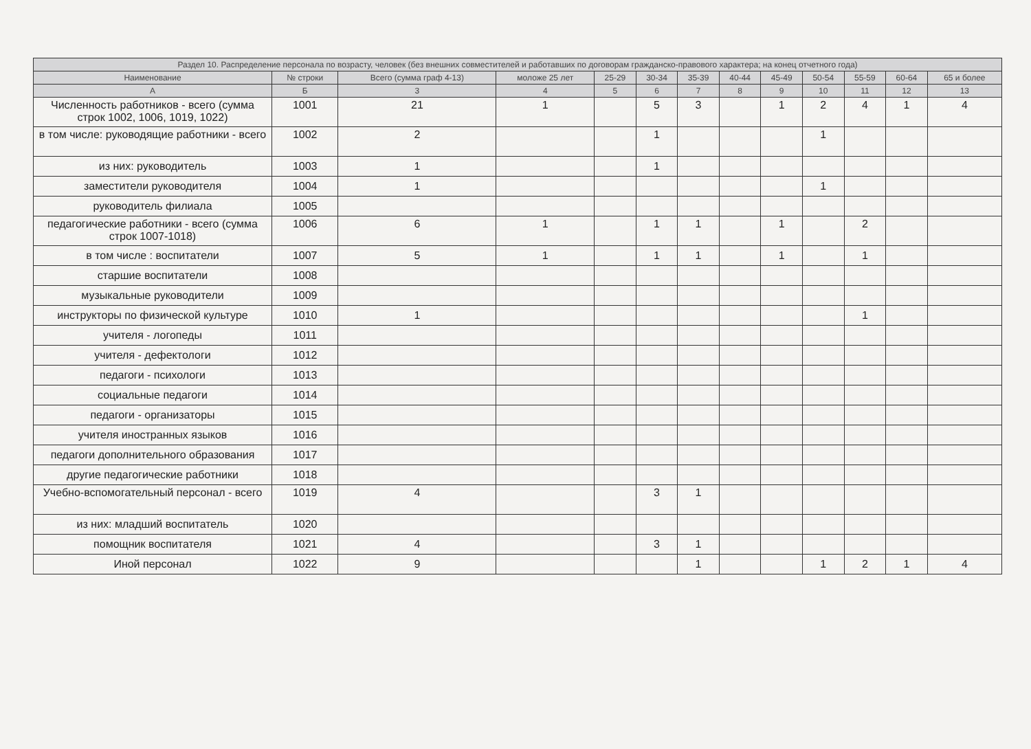| Раздел 10. Распределение персонала по возрасту, человек (без внешних совместителей и работавших по договорам гражданско-правового характера; на конец отчетного года) | | | | | | | | | | | | |
| --- | --- | --- | --- | --- | --- | --- | --- | --- | --- | --- | --- | --- |
| Наименование | № строки | Всего (сумма граф 4-13) | моложе 25 лет | 25-29 | 30-34 | 35-39 | 40-44 | 45-49 | 50-54 | 55-59 | 60-64 | 65 и более |
| А | Б | 3 | 4 | 5 | 6 | 7 | 8 | 9 | 10 | 11 | 12 | 13 |
| Численность работников - всего (сумма строк 1002, 1006, 1019, 1022) | 1001 | 21 | 1 | | 5 | 3 | | 1 | 2 | 4 | 1 | 4 |
| в том числе: руководящие работники - всего | 1002 | 2 | | | 1 | | | | 1 | | | |
| из них: руководитель | 1003 | 1 | | | 1 | | | | | | | |
| заместители руководителя | 1004 | 1 | | | | | | | 1 | | | |
| руководитель филиала | 1005 | | | | | | | | | | | |
| педагогические работники - всего (сумма строк 1007-1018) | 1006 | 6 | 1 | | 1 | 1 | | 1 | | 2 | | |
| в том числе : воспитатели | 1007 | 5 | 1 | | 1 | 1 | | 1 | | 1 | | |
| старшие воспитатели | 1008 | | | | | | | | | | | |
| музыкальные руководители | 1009 | | | | | | | | | | | |
| инструкторы по физической культуре | 1010 | 1 | | | | | | | | 1 | | |
| учителя - логопеды | 1011 | | | | | | | | | | | |
| учителя - дефектологи | 1012 | | | | | | | | | | | |
| педагоги - психологи | 1013 | | | | | | | | | | | |
| социальные педагоги | 1014 | | | | | | | | | | | |
| педагоги - организаторы | 1015 | | | | | | | | | | | |
| учителя иностранных языков | 1016 | | | | | | | | | | | |
| педагоги дополнительного образования | 1017 | | | | | | | | | | | |
| другие педагогические работники | 1018 | | | | | | | | | | | |
| Учебно-вспомогательный персонал - всего | 1019 | 4 | | | 3 | 1 | | | | | | |
| из них: младший воспитатель | 1020 | | | | | | | | | | | |
| помощник воспитателя | 1021 | 4 | | | 3 | 1 | | | | | | |
| Иной персонал | 1022 | 9 | | | | 1 | | | 1 | 2 | 1 | 4 |